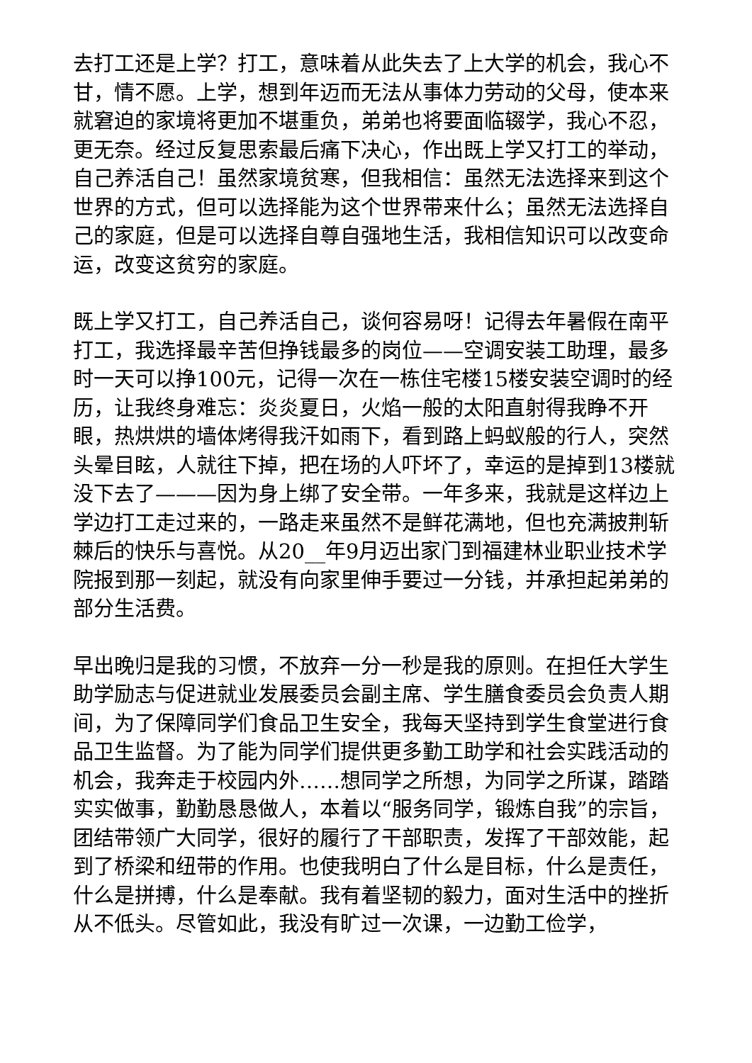去打工还是上学？打工，意味着从此失去了上大学的机会，我心不甘，情不愿。上学，想到年迈而无法从事体力劳动的父母，使本来就窘迫的家境将更加不堪重负，弟弟也将要面临辍学，我心不忍，更无奈。经过反复思索最后痛下决心，作出既上学又打工的举动，自己养活自己！虽然家境贫寒，但我相信：虽然无法选择来到这个世界的方式，但可以选择能为这个世界带来什么；虽然无法选择自己的家庭，但是可以选择自尊自强地生活，我相信知识可以改变命运，改变这贫穷的家庭。
既上学又打工，自己养活自己，谈何容易呀！记得去年暑假在南平打工，我选择最辛苦但挣钱最多的岗位——空调安装工助理，最多时一天可以挣100元，记得一次在一栋住宅楼15楼安装空调时的经历，让我终身难忘：炎炎夏日，火焰一般的太阳直射得我睁不开眼，热烘烘的墙体烤得我汗如雨下，看到路上蚂蚁般的行人，突然头晕目眩，人就往下掉，把在场的人吓坏了，幸运的是掉到13楼就没下去了———因为身上绑了安全带。一年多来，我就是这样边上学边打工走过来的，一路走来虽然不是鲜花满地，但也充满披荆斩棘后的快乐与喜悦。从20__年9月迈出家门到福建林业职业技术学院报到那一刻起，就没有向家里伸手要过一分钱，并承担起弟弟的部分生活费。
早出晚归是我的习惯，不放弃一分一秒是我的原则。在担任大学生助学励志与促进就业发展委员会副主席、学生膳食委员会负责人期间，为了保障同学们食品卫生安全，我每天坚持到学生食堂进行食品卫生监督。为了能为同学们提供更多勤工助学和社会实践活动的机会，我奔走于校园内外……想同学之所想，为同学之所谋，踏踏实实做事，勤勤恳恳做人，本着以“服务同学，锻炼自我”的宗旨，团结带领广大同学，很好的履行了干部职责，发挥了干部效能，起到了桥梁和纽带的作用。也使我明白了什么是目标，什么是责任，什么是拼搏，什么是奉献。我有着坚韧的毅力，面对生活中的挫折从不低头。尽管如此，我没有旷过一次课，一边勤工俭学，